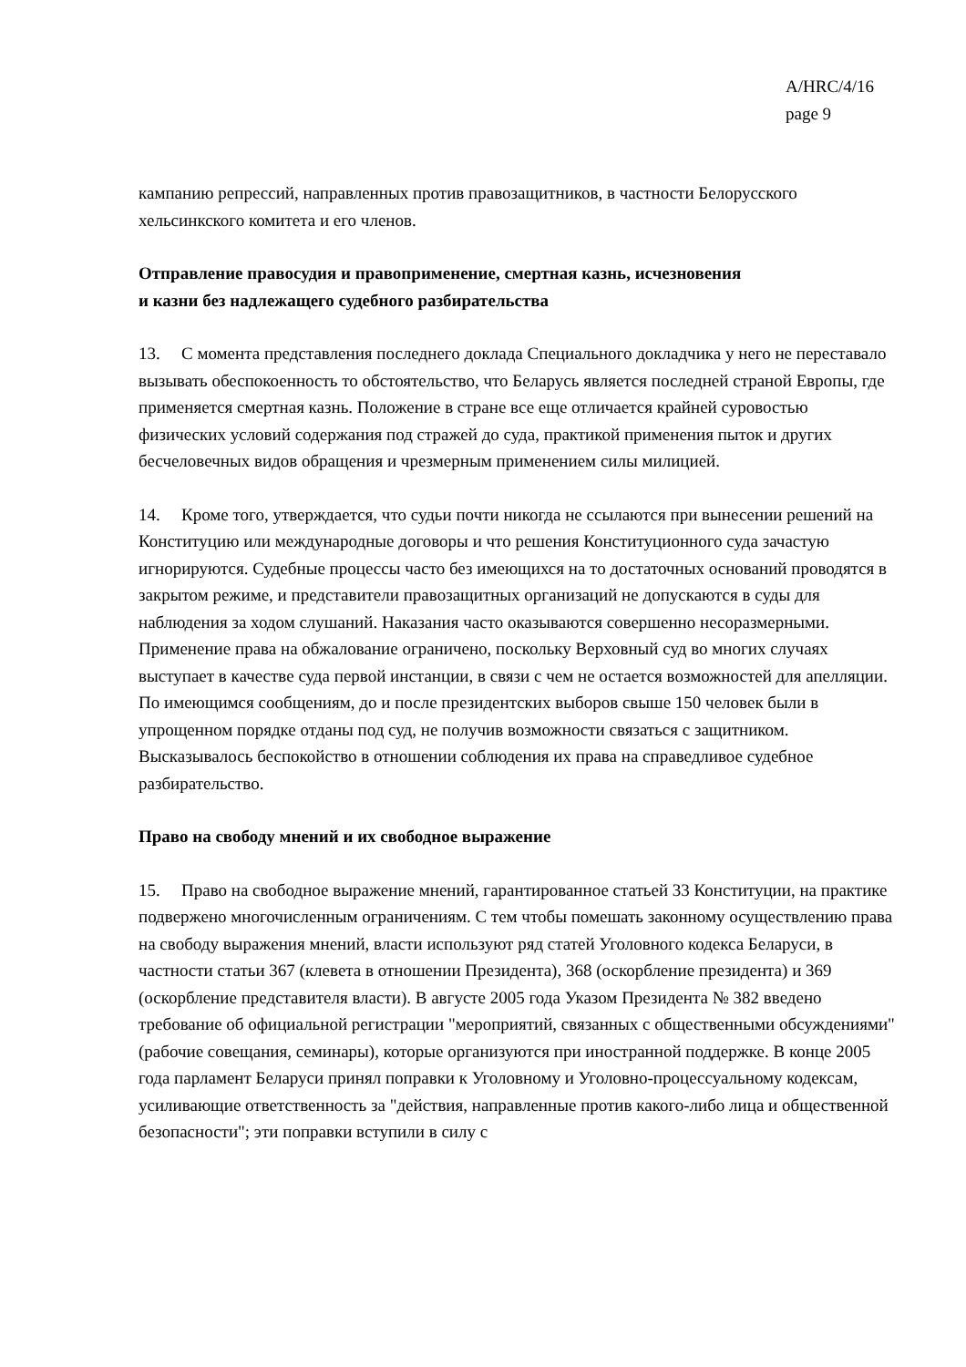A/HRC/4/16
page 9
кампанию репрессий, направленных против правозащитников, в частности Белорусского хельсинкского комитета и его членов.
Отправление правосудия и правоприменение, смертная казнь, исчезновения
и казни без надлежащего судебного разбирательства
13. С момента представления последнего доклада Специального докладчика у него не переставало вызывать обеспокоенность то обстоятельство, что Беларусь является последней страной Европы, где применяется смертная казнь. Положение в стране все еще отличается крайней суровостью физических условий содержания под стражей до суда, практикой применения пыток и других бесчеловечных видов обращения и чрезмерным применением силы милицией.
14. Кроме того, утверждается, что судьи почти никогда не ссылаются при вынесении решений на Конституцию или международные договоры и что решения Конституционного суда зачастую игнорируются. Судебные процессы часто без имеющихся на то достаточных оснований проводятся в закрытом режиме, и представители правозащитных организаций не допускаются в суды для наблюдения за ходом слушаний. Наказания часто оказываются совершенно несоразмерными. Применение права на обжалование ограничено, поскольку Верховный суд во многих случаях выступает в качестве суда первой инстанции, в связи с чем не остается возможностей для апелляции. По имеющимся сообщениям, до и после президентских выборов свыше 150 человек были в упрощенном порядке отданы под суд, не получив возможности связаться с защитником. Высказывалось беспокойство в отношении соблюдения их права на справедливое судебное разбирательство.
Право на свободу мнений и их свободное выражение
15. Право на свободное выражение мнений, гарантированное статьей 33 Конституции, на практике подвержено многочисленным ограничениям. С тем чтобы помешать законному осуществлению права на свободу выражения мнений, власти используют ряд статей Уголовного кодекса Беларуси, в частности статьи 367 (клевета в отношении Президента), 368 (оскорбление президента) и 369 (оскорбление представителя власти). В августе 2005 года Указом Президента № 382 введено требование об официальной регистрации "мероприятий, связанных с общественными обсуждениями" (рабочие совещания, семинары), которые организуются при иностранной поддержке. В конце 2005 года парламент Беларуси принял поправки к Уголовному и Уголовно-процессуальному кодексам, усиливающие ответственность за "действия, направленные против какого-либо лица и общественной безопасности"; эти поправки вступили в силу с